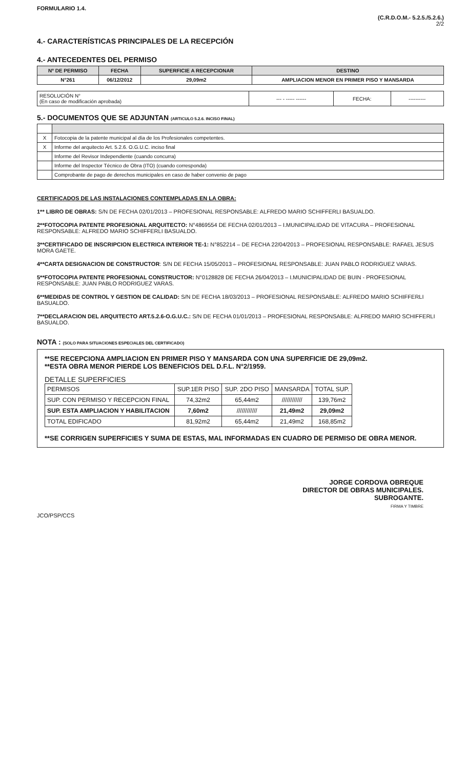FORMULARIO 1.4.
(C.R.D.O.M.- 5.2.5./5.2.6.)
2/2
4.- CARACTERÍSTICAS PRINCIPALES DE LA RECEPCIÓN
4.- ANTECEDENTES DEL PERMISO
| Nº DE PERMISO | FECHA | SUPERFICIE A RECEPCIONAR | DESTINO |
| --- | --- | --- | --- |
| N°261 | 06/12/2012 | 29,09m2 | AMPLIACION MENOR EN PRIMER PISO Y MANSARDA |
| RESOLUCIÓN N° (En caso de modificación aprobada) | --- - ----- ------ | FECHA: | ---------- |
5.- DOCUMENTOS QUE SE ADJUNTAN (ARTICULO 5.2.6. INCISO FINAL)
| X | Fotocopia de la patente municipal al día de los Profesionales competentes. |
| X | Informe del arquitecto Art. 5.2.6. O.G.U.C. inciso final |
| | Informe del Revisor Independiente (cuando concurra) |
| | Informe del Inspector Técnico de Obra (ITO) (cuando corresponda) |
| | Comprobante de pago de derechos municipales en caso de haber convenio de pago |
CERTIFICADOS DE LAS INSTALACIONES CONTEMPLADAS EN LA OBRA:
1** LIBRO DE OBRAS: S/N DE FECHA 02/01/2013 – PROFESIONAL RESPONSABLE: ALFREDO MARIO SCHIFFERLI BASUALDO.
2**FOTOCOPIA PATENTE PROFESIONAL ARQUITECTO: N°4869554 DE FECHA 02/01/2013 – I.MUNICIPALIDAD DE VITACURA – PROFESIONAL RESPONSABLE: ALFREDO MARIO SCHIFFERLI BASUALDO.
3**CERTIFICADO DE INSCRIPCION ELECTRICA INTERIOR TE-1: N°852214 – DE FECHA 22/04/2013 – PROFESIONAL RESPONSABLE: RAFAEL JESUS MORA GAETE.
4**CARTA DESIGNACION DE CONSTRUCTOR: S/N DE FECHA 15/05/2013 – PROFESIONAL RESPONSABLE: JUAN PABLO RODRIGUEZ VARAS.
5**FOTOCOPIA PATENTE PROFESIONAL CONSTRUCTOR: N°0128828 DE FECHA 26/04/2013 – I.MUNICIPALIDAD DE BUIN - PROFESIONAL RESPONSABLE: JUAN PABLO RODRIGUEZ VARAS.
6**MEDIDAS DE CONTROL Y GESTION DE CALIDAD: S/N DE FECHA 18/03/2013 – PROFESIONAL RESPONSABLE: ALFREDO MARIO SCHIFFERLI BASUALDO.
7**DECLARACION DEL ARQUITECTO ART.5.2.6-O.G.U.C.: S/N DE FECHA 01/01/2013 – PROFESIONAL RESPONSABLE: ALFREDO MARIO SCHIFFERLI BASUALDO.
NOTA : (SOLO PARA SITUACIONES ESPECIALES DEL CERTIFICADO)
**SE RECEPCIONA AMPLIACION EN PRIMER PISO Y MANSARDA CON UNA SUPERFICIE DE 29,09m2.
**ESTA OBRA MENOR PIERDE LOS BENEFICIOS DEL D.F.L. N°2/1959.
DETALLE SUPERFICIES
| PERMISOS | SUP.1ER PISO | SUP. 2DO PISO | MANSARDA | TOTAL SUP. |
| SUP. CON PERMISO Y RECEPCION FINAL | 74,32m2 | 65,44m2 | //////////// | 139,76m2 |
| SUP. ESTA AMPLIACION Y HABILITACION | 7,60m2 | //////////// | 21,49m2 | 29,09m2 |
| TOTAL EDIFICADO | 81,92m2 | 65,44m2 | 21,49m2 | 168,85m2 |
**SE CORRIGEN SUPERFICIES Y SUMA DE ESTAS, MAL INFORMADAS EN CUADRO DE PERMISO DE OBRA MENOR.
JORGE CORDOVA OBREQUE
DIRECTOR DE OBRAS MUNICIPALES.
SUBROGANTE.
FIRMA Y TIMBRE
JCO/PSP/CCS